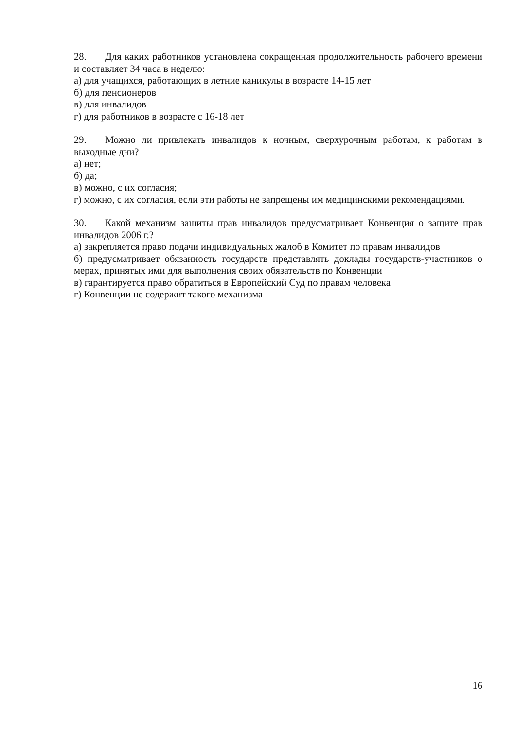28. Для каких работников установлена сокращенная продолжительность рабочего времени и составляет 34 часа в неделю:
а) для учащихся, работающих в летние каникулы в возрасте 14-15 лет
б) для пенсионеров
в) для инвалидов
г) для работников в возрасте с 16-18 лет
29. Можно ли привлекать инвалидов к ночным, сверхурочным работам, к работам в выходные дни?
а) нет;
б) да;
в) можно, с их согласия;
г) можно, с их согласия, если эти работы не запрещены им медицинскими рекомендациями.
30. Какой механизм защиты прав инвалидов предусматривает Конвенция о защите прав инвалидов 2006 г.?
а) закрепляется право подачи индивидуальных жалоб в Комитет по правам инвалидов
б) предусматривает обязанность государств представлять доклады государств-участников о мерах, принятых ими для выполнения своих обязательств по Конвенции
в) гарантируется право обратиться в Европейский Суд по правам человека
г) Конвенции не содержит такого механизма
16